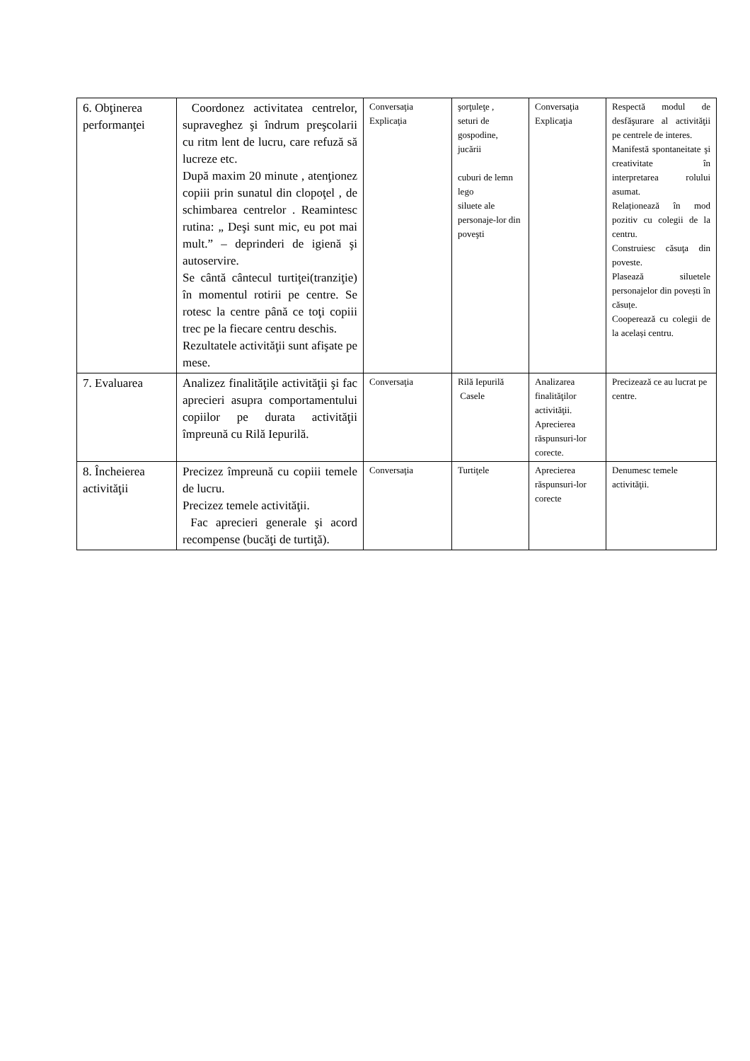| 6. Obţinerea performanţei | Coordonez activitatea centrelor, supraveghez şi îndrum preşcolarii cu ritm lent de lucru, care refuză să lucreze etc. După maxim 20 minute , atenţionez copiii prin sunatul din clopoţel , de schimbarea centrelor . Reamintesc rutina: „ Deşi sunt mic, eu pot mai mult.” – deprinderi de igienă şi autoservire. Se cântă cântecul turtiţei(tranziţie) în momentul rotirii pe centre. Se rotesc la centre până ce toţi copiii trec pe la fiecare centru deschis. Rezultatele activităţii sunt afişate pe mese. | Conversaţia Explicaţia | şorţuleţe , seturi de gospodine, jucării cuburi de lemn lego siluete ale personaje-lor din poveşti | Conversaţia Explicaţia | Respectă modul de desfăşurare al activităţii pe centrele de interes. Manifestă spontaneitate şi creativitate în interpretarea rolului asumat. Relaționează în mod pozitiv cu colegii de la centru. Construiesc căsuţa din poveste. Plasează siluetele personajelor din povești în căsuțe. Cooperează cu colegii de la același centru. |
| 7. Evaluarea | Analizez finalităţile activităţii şi fac aprecieri asupra comportamentului copiilor pe durata activităţii împreună cu Rilă Iepurilă. | Conversaţia | Rilă Iepurilă Casele | Analizarea finalităţilor activităţii. Aprecierea răspunsuri-lor corecte. | Precizează ce au lucrat pe centre. |
| 8. Încheierea activităţii | Precizez împreună cu copiii temele de lucru. Precizez temele activităţii. Fac aprecieri generale şi acord recompense (bucăţi de turtiţă). | Conversaţia | Turtiţele | Aprecierea răspunsuri-lor corecte | Denumesc temele activităţii. |